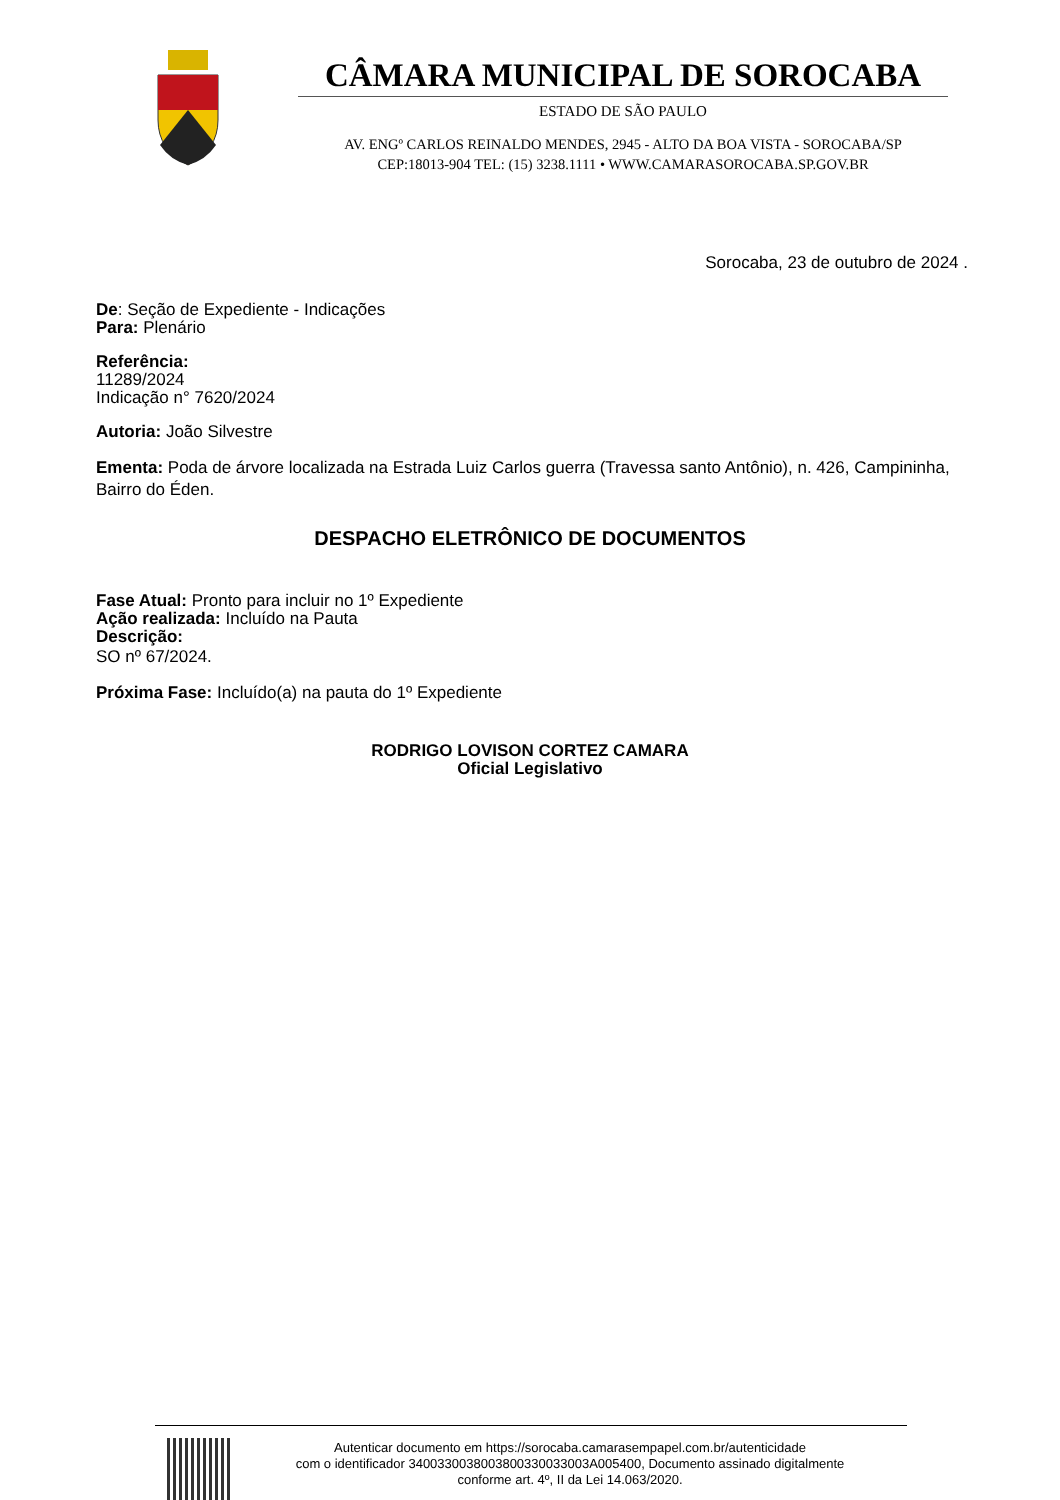CÂMARA MUNICIPAL DE SOROCABA
ESTADO DE SÃO PAULO
AV. ENGº CARLOS REINALDO MENDES, 2945 - ALTO DA BOA VISTA - SOROCABA/SP
CEP:18013-904 TEL: (15) 3238.1111 • WWW.CAMARASOROCABA.SP.GOV.BR
Sorocaba, 23 de outubro de 2024 .
De: Seção de Expediente - Indicações
Para: Plenário
Referência:
11289/2024
Indicação n° 7620/2024
Autoria: João Silvestre
Ementa: Poda de árvore localizada na Estrada Luiz Carlos guerra (Travessa santo Antônio), n. 426, Campininha, Bairro do Éden.
DESPACHO ELETRÔNICO DE DOCUMENTOS
Fase Atual: Pronto para incluir no 1º Expediente
Ação realizada: Incluído na Pauta
Descrição:
SO nº 67/2024.
Próxima Fase: Incluído(a) na pauta do 1º Expediente
RODRIGO LOVISON CORTEZ CAMARA
Oficial Legislativo
Autenticar documento em https://sorocaba.camarasempapel.com.br/autenticidade
com o identificador 3400330038003800330033003A005400, Documento assinado digitalmente
conforme art. 4º, II da Lei 14.063/2020.